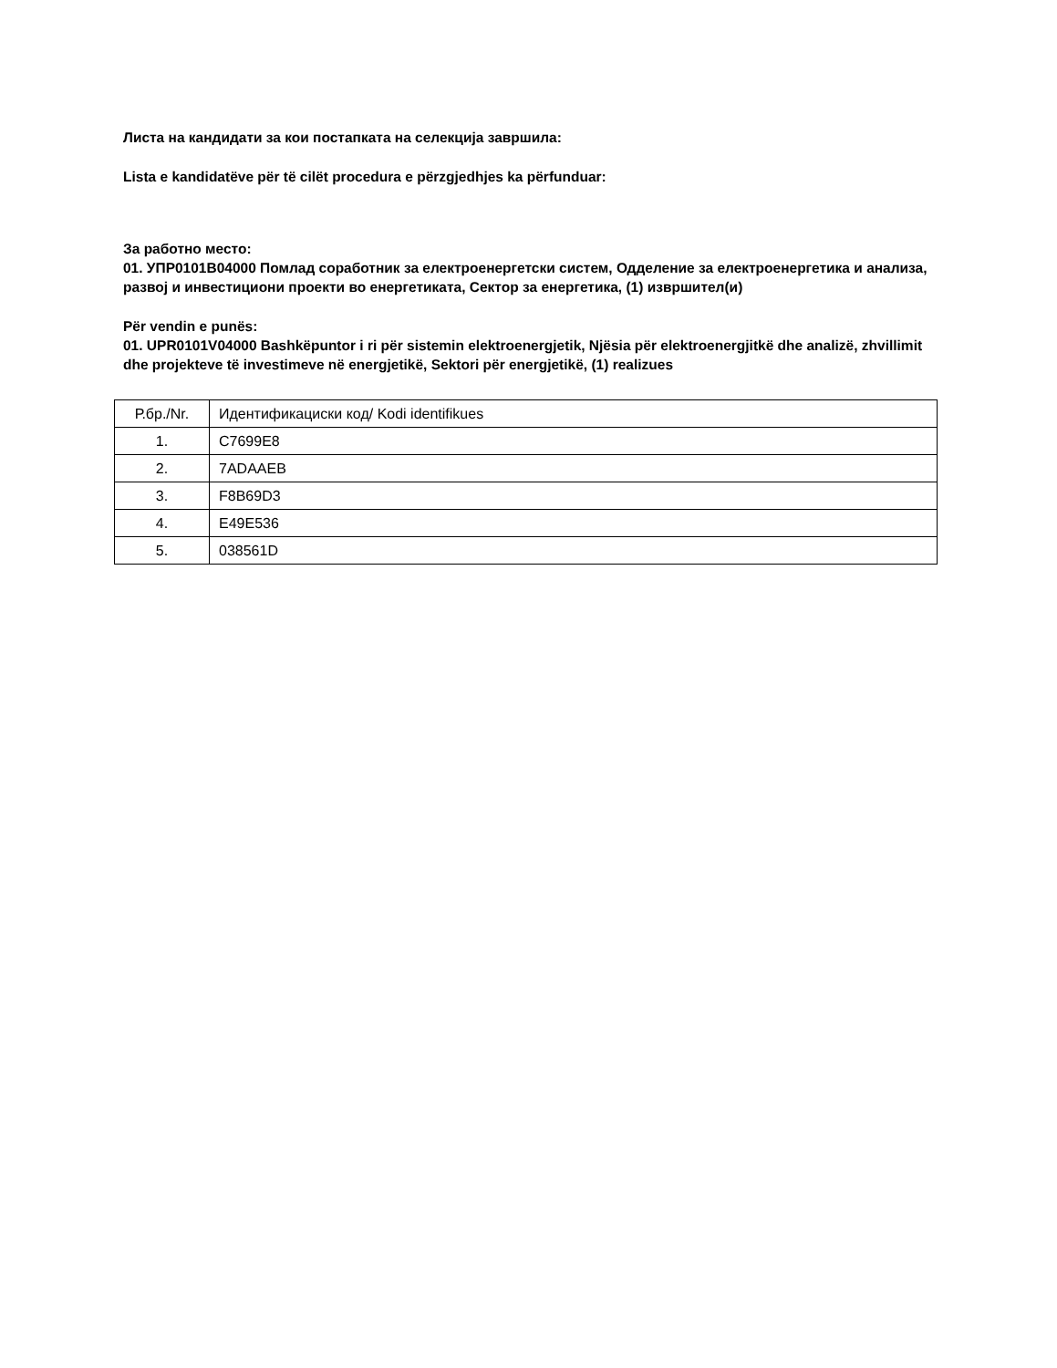Листа на кандидати за кои постапката на селекција завршила:
Lista e kandidatëve për të cilët procedura e përzgjedhjes ka përfunduar:
За работно место:
01. УПР0101В04000 Помлад соработник за електроенергетски систем, Одделение за електроенергетика и анализа, развој и инвестициони проекти во енергетиката, Сектор за енергетика, (1) извршител(и)
Për vendin e punës:
01. UPR0101V04000 Bashkëpuntor i ri për sistemin elektroenergjetik, Njësia për elektroenergjitkë dhe analizë, zhvillimit dhe projekteve të investimeve në energjetikë, Sektori për energjetikë, (1) realizues
| Р.бр./Nr. | Идентификациски код/ Kodi identifikues |
| 1. | C7699E8 |
| 2. | 7ADAAEB |
| 3. | F8B69D3 |
| 4. | E49E536 |
| 5. | 038561D |